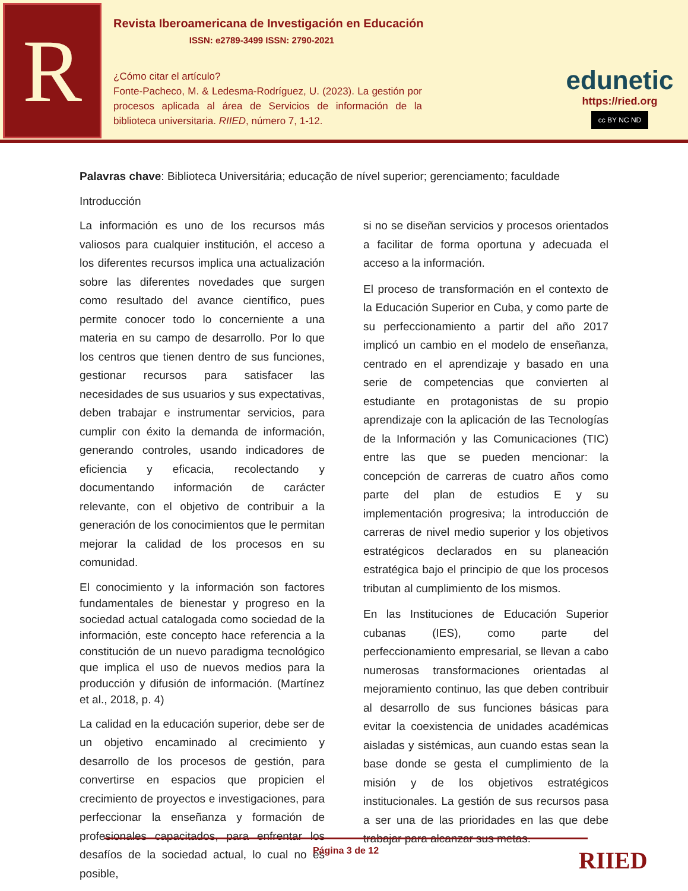R
Revista Iberoamericana de Investigación en Educación
ISSN: e2789-3499 ISSN: 2790-2021
¿Cómo citar el artículo?
Fonte-Pacheco, M. & Ledesma-Rodríguez, U. (2023). La gestión por procesos aplicada al área de Servicios de información de la biblioteca universitaria. RIIED, número 7, 1-12.
edunetic
https://ried.org
cc BY NC ND
Palavras chave: Biblioteca Universitária; educação de nível superior; gerenciamento; faculdade
Introducción
La información es uno de los recursos más valiosos para cualquier institución, el acceso a los diferentes recursos implica una actualización sobre las diferentes novedades que surgen como resultado del avance científico, pues permite conocer todo lo concerniente a una materia en su campo de desarrollo. Por lo que los centros que tienen dentro de sus funciones, gestionar recursos para satisfacer las necesidades de sus usuarios y sus expectativas, deben trabajar e instrumentar servicios, para cumplir con éxito la demanda de información, generando controles, usando indicadores de eficiencia y eficacia, recolectando y documentando información de carácter relevante, con el objetivo de contribuir a la generación de los conocimientos que le permitan mejorar la calidad de los procesos en su comunidad.
El conocimiento y la información son factores fundamentales de bienestar y progreso en la sociedad actual catalogada como sociedad de la información, este concepto hace referencia a la constitución de un nuevo paradigma tecnológico que implica el uso de nuevos medios para la producción y difusión de información. (Martínez et al., 2018, p. 4)
La calidad en la educación superior, debe ser de un objetivo encaminado al crecimiento y desarrollo de los procesos de gestión, para convertirse en espacios que propicien el crecimiento de proyectos e investigaciones, para perfeccionar la enseñanza y formación de profesionales capacitados, para enfrentar los desafíos de la sociedad actual, lo cual no es posible,
si no se diseñan servicios y procesos orientados a facilitar de forma oportuna y adecuada el acceso a la información.
El proceso de transformación en el contexto de la Educación Superior en Cuba, y como parte de su perfeccionamiento a partir del año 2017 implicó un cambio en el modelo de enseñanza, centrado en el aprendizaje y basado en una serie de competencias que convierten al estudiante en protagonistas de su propio aprendizaje con la aplicación de las Tecnologías de la Información y las Comunicaciones (TIC) entre las que se pueden mencionar: la concepción de carreras de cuatro años como parte del plan de estudios E y su implementación progresiva; la introducción de carreras de nivel medio superior y los objetivos estratégicos declarados en su planeación estratégica bajo el principio de que los procesos tributan al cumplimiento de los mismos.
En las Instituciones de Educación Superior cubanas (IES), como parte del perfeccionamiento empresarial, se llevan a cabo numerosas transformaciones orientadas al mejoramiento continuo, las que deben contribuir al desarrollo de sus funciones básicas para evitar la coexistencia de unidades académicas aisladas y sistémicas, aun cuando estas sean la base donde se gesta el cumplimiento de la misión y de los objetivos estratégicos institucionales. La gestión de sus recursos pasa a ser una de las prioridades en las que debe trabajar para alcanzar sus metas.
Página 3 de 12
RIIED